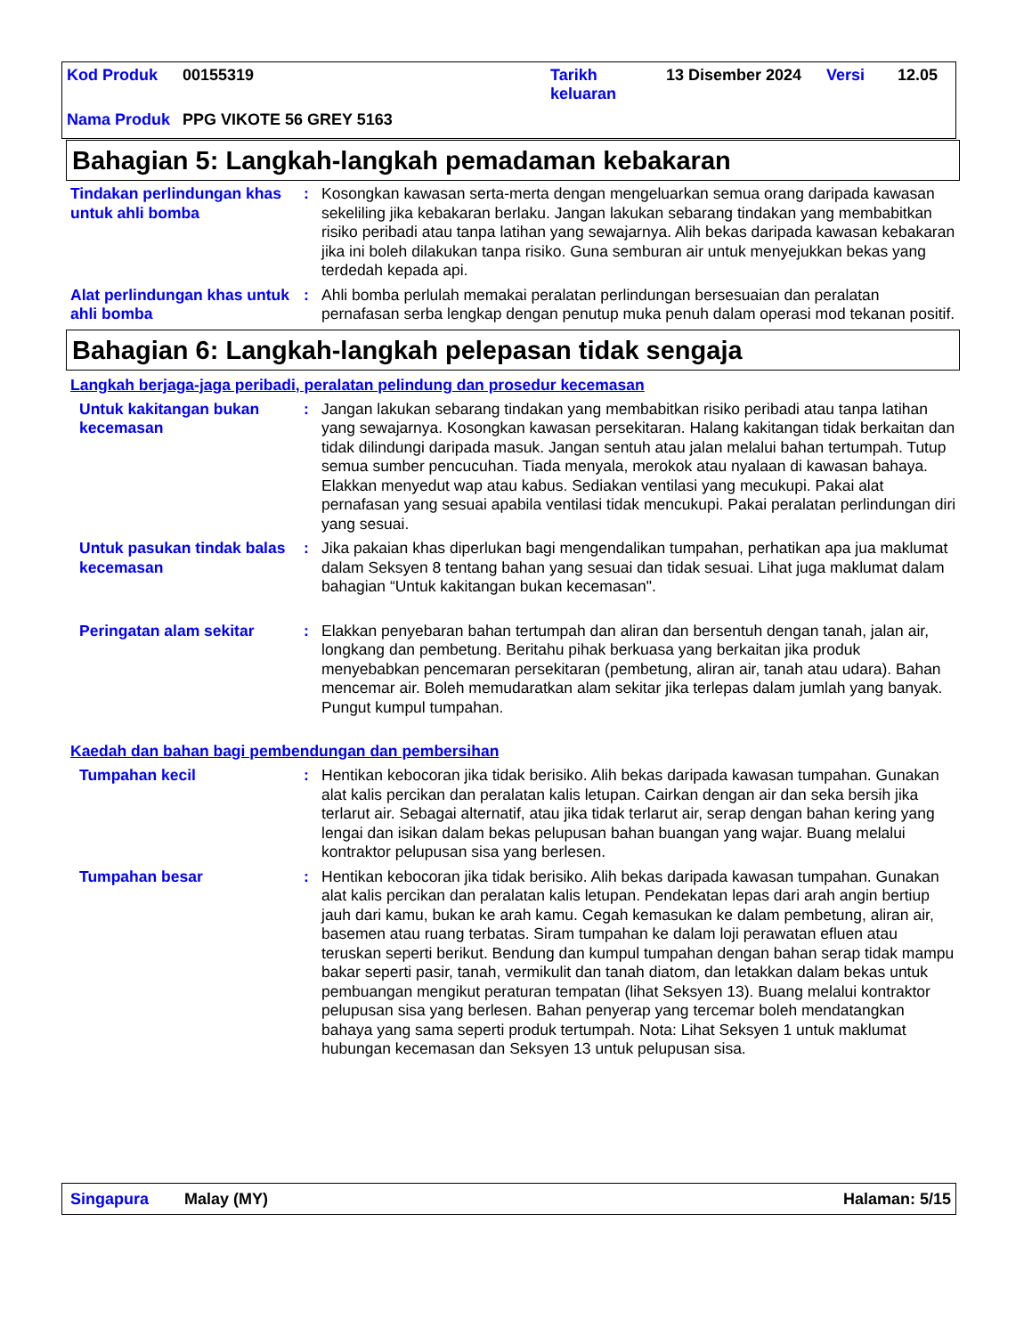| Kod Produk | 00155319 | Tarikh keluaran | 13 Disember 2024 | Versi | 12.05 |
| Nama Produk | PPG VIKOTE 56 GREY 5163 | | | | |
Bahagian 5: Langkah-langkah pemadaman kebakaran
Tindakan perlindungan khas untuk ahli bomba
: Kosongkan kawasan serta-merta dengan mengeluarkan semua orang daripada kawasan sekeliling jika kebakaran berlaku. Jangan lakukan sebarang tindakan yang membabitkan risiko peribadi atau tanpa latihan yang sewajarnya. Alih bekas daripada kawasan kebakaran jika ini boleh dilakukan tanpa risiko. Guna semburan air untuk menyejukkan bekas yang terdedah kepada api.
Alat perlindungan khas untuk ahli bomba
: Ahli bomba perlulah memakai peralatan perlindungan bersesuaian dan peralatan pernafasan serba lengkap dengan penutup muka penuh dalam operasi mod tekanan positif.
Bahagian 6: Langkah-langkah pelepasan tidak sengaja
Langkah berjaga-jaga peribadi, peralatan pelindung dan prosedur kecemasan
Untuk kakitangan bukan kecemasan
: Jangan lakukan sebarang tindakan yang membabitkan risiko peribadi atau tanpa latihan yang sewajarnya. Kosongkan kawasan persekitaran. Halang kakitangan tidak berkaitan dan tidak dilindungi daripada masuk. Jangan sentuh atau jalan melalui bahan tertumpah. Tutup semua sumber pencucuhan. Tiada menyala, merokok atau nyalaan di kawasan bahaya. Elakkan menyedut wap atau kabus. Sediakan ventilasi yang mecukupi. Pakai alat pernafasan yang sesuai apabila ventilasi tidak mencukupi. Pakai peralatan perlindungan diri yang sesuai.
Untuk pasukan tindak balas kecemasan
: Jika pakaian khas diperlukan bagi mengendalikan tumpahan, perhatikan apa jua maklumat dalam Seksyen 8 tentang bahan yang sesuai dan tidak sesuai. Lihat juga maklumat dalam bahagian “Untuk kakitangan bukan kecemasan".
Peringatan alam sekitar : Elakkan penyebaran bahan tertumpah dan aliran dan bersentuh dengan tanah, jalan air, longkang dan pembetung. Beritahu pihak berkuasa yang berkaitan jika produk menyebabkan pencemaran persekitaran (pembetung, aliran air, tanah atau udara). Bahan mencemar air. Boleh memudaratkan alam sekitar jika terlepas dalam jumlah yang banyak. Pungut kumpul tumpahan.
Kaedah dan bahan bagi pembendungan dan pembersihan
Tumpahan kecil : Hentikan kebocoran jika tidak berisiko. Alih bekas daripada kawasan tumpahan. Gunakan alat kalis percikan dan peralatan kalis letupan. Cairkan dengan air dan seka bersih jika terlarut air. Sebagai alternatif, atau jika tidak terlarut air, serap dengan bahan kering yang lengai dan isikan dalam bekas pelupusan bahan buangan yang wajar. Buang melalui kontraktor pelupusan sisa yang berlesen.
Tumpahan besar : Hentikan kebocoran jika tidak berisiko. Alih bekas daripada kawasan tumpahan. Gunakan alat kalis percikan dan peralatan kalis letupan. Pendekatan lepas dari arah angin bertiup jauh dari kamu, bukan ke arah kamu. Cegah kemasukan ke dalam pembetung, aliran air, basemen atau ruang terbatas. Siram tumpahan ke dalam loji perawatan efluen atau teruskan seperti berikut. Bendung dan kumpul tumpahan dengan bahan serap tidak mampu bakar seperti pasir, tanah, vermikulit dan tanah diatom, dan letakkan dalam bekas untuk pembuangan mengikut peraturan tempatan (lihat Seksyen 13). Buang melalui kontraktor pelupusan sisa yang berlesen. Bahan penyerap yang tercemar boleh mendatangkan bahaya yang sama seperti produk tertumpah. Nota: Lihat Seksyen 1 untuk maklumat hubungan kecemasan dan Seksyen 13 untuk pelupusan sisa.
Singapura Malay (MY) Halaman: 5/15